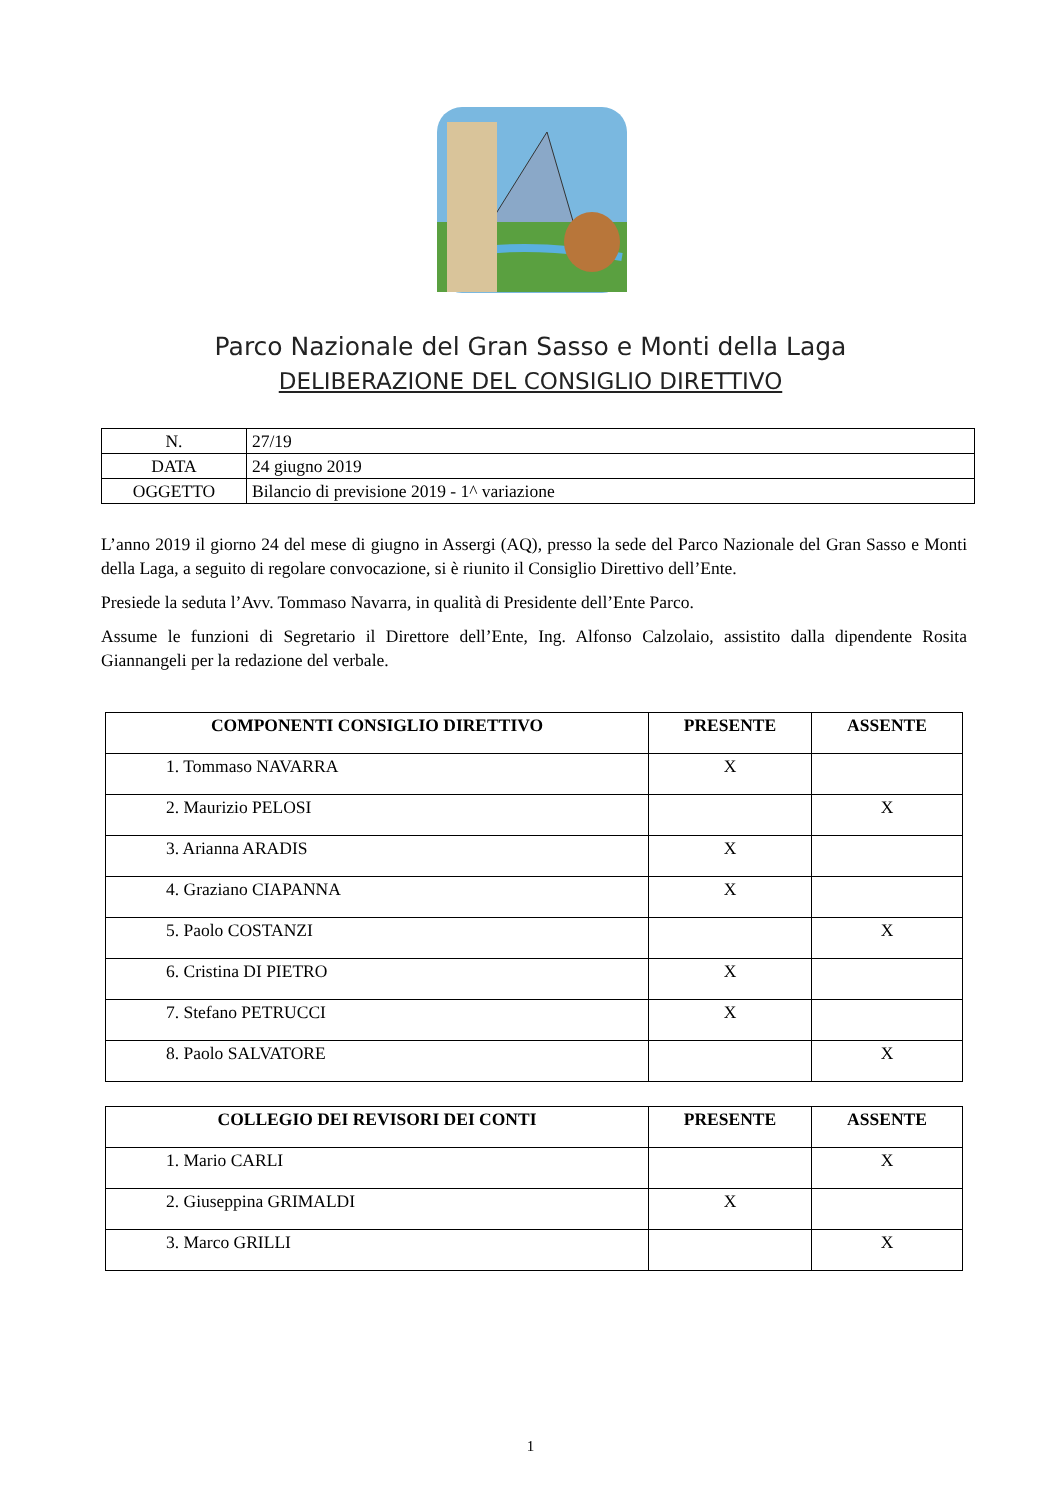Parco Nazionale del Gran Sasso e Monti della Laga
DELIBERAZIONE DEL CONSIGLIO DIRETTIVO
| N. | 27/19 |
| DATA | 24 giugno 2019 |
| OGGETTO | Bilancio di previsione 2019 - 1^ variazione |
L’anno 2019 il giorno 24 del mese di giugno in Assergi (AQ), presso la sede del Parco Nazionale del Gran Sasso e Monti della Laga, a seguito di regolare convocazione, si è riunito il Consiglio Direttivo dell’Ente.
Presiede la seduta l’Avv. Tommaso Navarra, in qualità di Presidente dell’Ente Parco.
Assume le funzioni di Segretario il Direttore dell’Ente, Ing. Alfonso Calzolaio, assistito dalla dipendente Rosita Giannangeli per la redazione del verbale.
| COMPONENTI CONSIGLIO DIRETTIVO | PRESENTE | ASSENTE |
| --- | --- | --- |
| 1. Tommaso NAVARRA | X | |
| 2. Maurizio PELOSI | | X |
| 3. Arianna ARADIS | X | |
| 4. Graziano CIAPANNA | X | |
| 5. Paolo COSTANZI | | X |
| 6. Cristina DI PIETRO | X | |
| 7. Stefano PETRUCCI | X | |
| 8. Paolo SALVATORE | | X |
| COLLEGIO DEI REVISORI DEI CONTI | PRESENTE | ASSENTE |
| --- | --- | --- |
| 1. Mario CARLI | | X |
| 2. Giuseppina GRIMALDI | X | |
| 3. Marco GRILLI | | X |
1